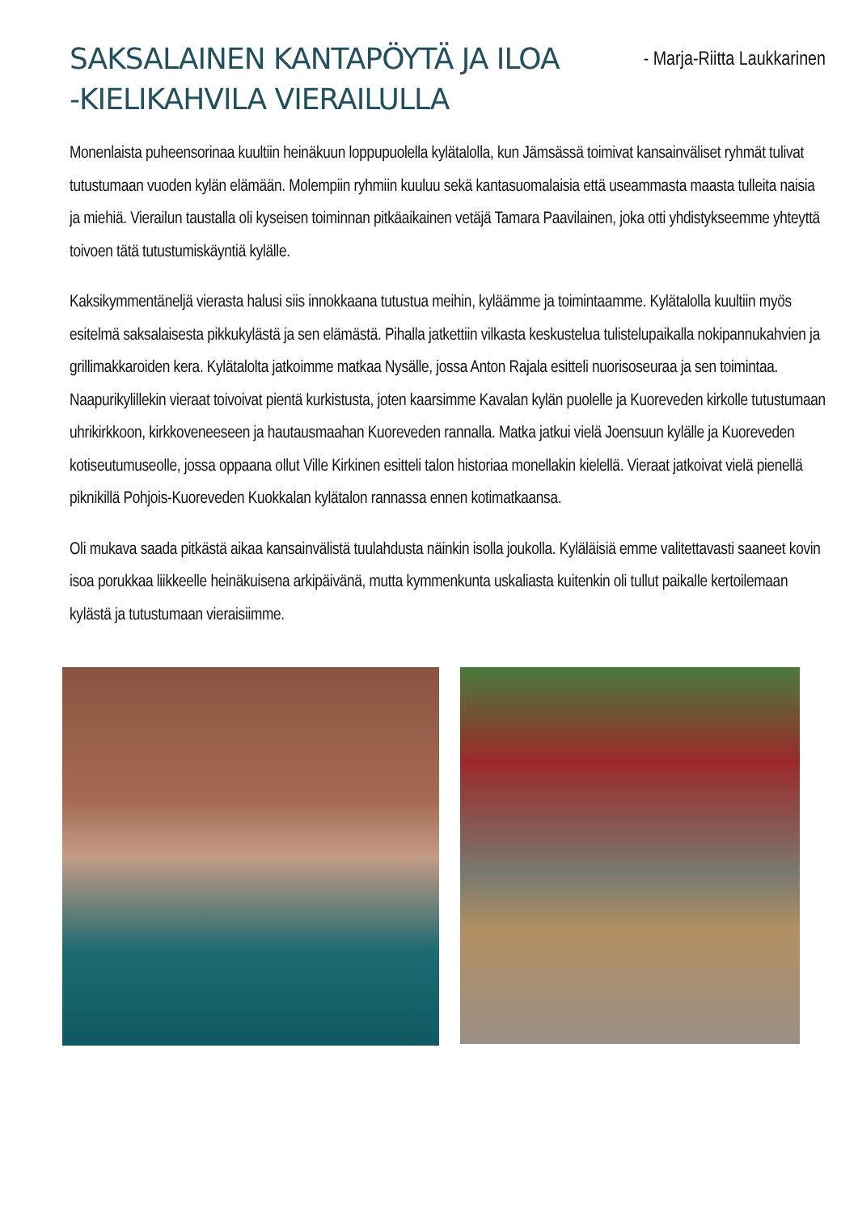SAKSALAINEN KANTAPÖYTÄ JA ILOA -KIELIKAHVILA VIERAILULLA
- Marja-Riitta Laukkarinen
Monenlaista puheensorinaa kuultiin heinäkuun loppupuolella kylätalolla, kun Jämsässä toimivat kansainväliset ryhmät tulivat tutustumaan vuoden kylän elämään. Molempiin ryhmiin kuuluu sekä kantasuomalaisia että useammasta maasta tulleita naisia ja miehiä. Vierailun taustalla oli kyseisen toiminnan pitkäaikainen vetäjä Tamara Paavilainen, joka otti yhdistykseemme yhteyttä toivoen tätä tutustumiskäyntiä kylälle.
Kaksikymmentäneljä vierasta halusi siis innokkaana tutustua meihin, kyläämme ja toimintaamme. Kylätalolla kuultiin myös esitelmä saksalaisesta pikkukylästä ja sen elämästä. Pihalla jatkettiin vilkasta keskustelua tulistelupaikalla nokipannukahvien ja grillimakkaroiden kera. Kylätalolta jatkoimme matkaa Nysälle, jossa Anton Rajala esitteli nuorisoseuraa ja sen toimintaa. Naapurikylillekin vieraat toivoivat pientä kurkistusta, joten kaarsimme Kavalan kylän puolelle ja Kuoreveden kirkolle tutustumaan uhrikirkkoon, kirkkoveneeseen ja hautausmaahan Kuoreveden rannalla. Matka jatkui vielä Joensuun kylälle ja Kuoreveden kotiseutumuseolle, jossa oppaana ollut Ville Kirkinen esitteli talon historiaa monellakin kielellä. Vieraat jatkoivat vielä pienellä piknikillä Pohjois-Kuoreveden Kuokkalan kylätalon rannassa ennen kotimatkaansa.
Oli mukava saada pitkästä aikaa kansainvälistä tuulahdusta näinkin isolla joukolla. Kyläläisiä emme valitettavasti saaneet kovin isoa porukkaa liikkeelle heinäkuisena arkipäivänä, mutta kymmenkunta uskaliasta kuitenkin oli tullut paikalle kertoilemaan kylästä ja tutustumaan vieraisiimme.